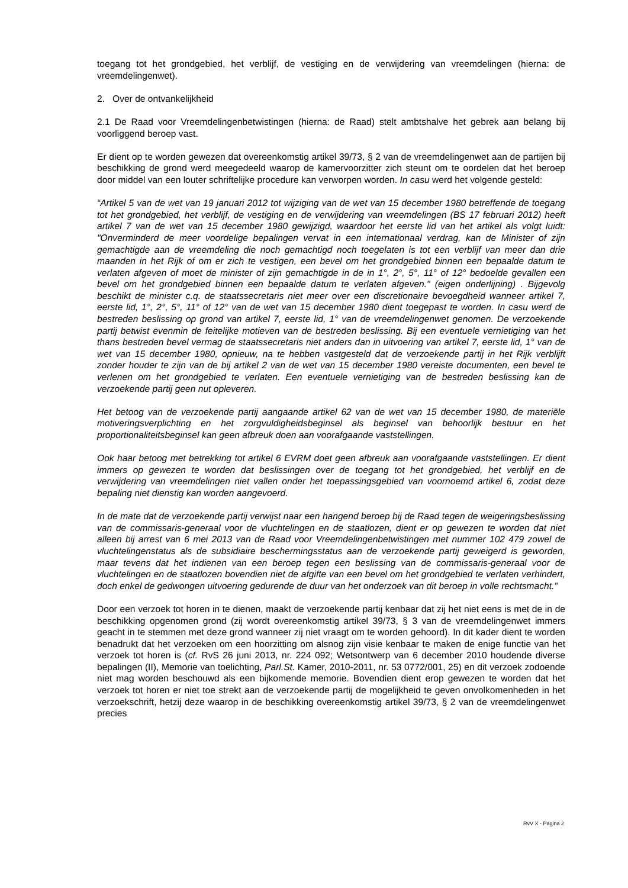toegang tot het grondgebied, het verblijf, de vestiging en de verwijdering van vreemdelingen (hierna: de vreemdelingenwet).
2. Over de ontvankelijkheid
2.1 De Raad voor Vreemdelingenbetwistingen (hierna: de Raad) stelt ambtshalve het gebrek aan belang bij voorliggend beroep vast.
Er dient op te worden gewezen dat overeenkomstig artikel 39/73, § 2 van de vreemdelingenwet aan de partijen bij beschikking de grond werd meegedeeld waarop de kamervoorzitter zich steunt om te oordelen dat het beroep door middel van een louter schriftelijke procedure kan verworpen worden. In casu werd het volgende gesteld:
“Artikel 5 van de wet van 19 januari 2012 tot wijziging van de wet van 15 december 1980 betreffende de toegang tot het grondgebied, het verblijf, de vestiging en de verwijdering van vreemdelingen (BS 17 februari 2012) heeft artikel 7 van de wet van 15 december 1980 gewijzigd, waardoor het eerste lid van het artikel als volgt luidt: "Onverminderd de meer voordelige bepalingen vervat in een internationaal verdrag, kan de Minister of zijn gemachtigde aan de vreemdeling die noch gemachtigd noch toegelaten is tot een verblijf van meer dan drie maanden in het Rijk of om er zich te vestigen, een bevel om het grondgebied binnen een bepaalde datum te verlaten afgeven of moet de minister of zijn gemachtigde in de in 1°, 2°, 5°, 11° of 12° bedoelde gevallen een bevel om het grondgebied binnen een bepaalde datum te verlaten afgeven." (eigen onderlijning) . Bijgevolg beschikt de minister c.q. de staatssecretaris niet meer over een discretionaire bevoegdheid wanneer artikel 7, eerste lid, 1°, 2°, 5°, 11° of 12° van de wet van 15 december 1980 dient toegepast te worden. In casu werd de bestreden beslissing op grond van artikel 7, eerste lid, 1° van de vreemdelingenwet genomen. De verzoekende partij betwist evenmin de feitelijke motieven van de bestreden beslissing. Bij een eventuele vernietiging van het thans bestreden bevel vermag de staatssecretaris niet anders dan in uitvoering van artikel 7, eerste lid, 1° van de wet van 15 december 1980, opnieuw, na te hebben vastgesteld dat de verzoekende partij in het Rijk verblijft zonder houder te zijn van de bij artikel 2 van de wet van 15 december 1980 vereiste documenten, een bevel te verlenen om het grondgebied te verlaten. Een eventuele vernietiging van de bestreden beslissing kan de verzoekende partij geen nut opleveren.
Het betoog van de verzoekende partij aangaande artikel 62 van de wet van 15 december 1980, de materiële motiveringsverplichting en het zorgvuldigheidsbeginsel als beginsel van behoorlijk bestuur en het proportionaliteitsbeginsel kan geen afbreuk doen aan voorafgaande vaststellingen.
Ook haar betoog met betrekking tot artikel 6 EVRM doet geen afbreuk aan voorafgaande vaststellingen. Er dient immers op gewezen te worden dat beslissingen over de toegang tot het grondgebied, het verblijf en de verwijdering van vreemdelingen niet vallen onder het toepassingsgebied van voornoemd artikel 6, zodat deze bepaling niet dienstig kan worden aangevoerd.
In de mate dat de verzoekende partij verwijst naar een hangend beroep bij de Raad tegen de weigeringsbeslissing van de commissaris-generaal voor de vluchtelingen en de staatlozen, dient er op gewezen te worden dat niet alleen bij arrest van 6 mei 2013 van de Raad voor Vreemdelingenbetwistingen met nummer 102 479 zowel de vluchtelingenstatus als de subsidiaire beschermingsstatus aan de verzoekende partij geweigerd is geworden, maar tevens dat het indienen van een beroep tegen een beslissing van de commissaris-generaal voor de vluchtelingen en de staatlozen bovendien niet de afgifte van een bevel om het grondgebied te verlaten verhindert, doch enkel de gedwongen uitvoering gedurende de duur van het onderzoek van dit beroep in volle rechtsmacht.”
Door een verzoek tot horen in te dienen, maakt de verzoekende partij kenbaar dat zij het niet eens is met de in de beschikking opgenomen grond (zij wordt overeenkomstig artikel 39/73, § 3 van de vreemdelingenwet immers geacht in te stemmen met deze grond wanneer zij niet vraagt om te worden gehoord). In dit kader dient te worden benadrukt dat het verzoeken om een hoorzitting om alsnog zijn visie kenbaar te maken de enige functie van het verzoek tot horen is (cf. RvS 26 juni 2013, nr. 224 092; Wetsontwerp van 6 december 2010 houdende diverse bepalingen (II), Memorie van toelichting, Parl.St. Kamer, 2010-2011, nr. 53 0772/001, 25) en dit verzoek zodoende niet mag worden beschouwd als een bijkomende memorie. Bovendien dient erop gewezen te worden dat het verzoek tot horen er niet toe strekt aan de verzoekende partij de mogelijkheid te geven onvolkomenheden in het verzoekschrift, hetzij deze waarop in de beschikking overeenkomstig artikel 39/73, § 2 van de vreemdelingenwet precies
RvV X - Pagina 2